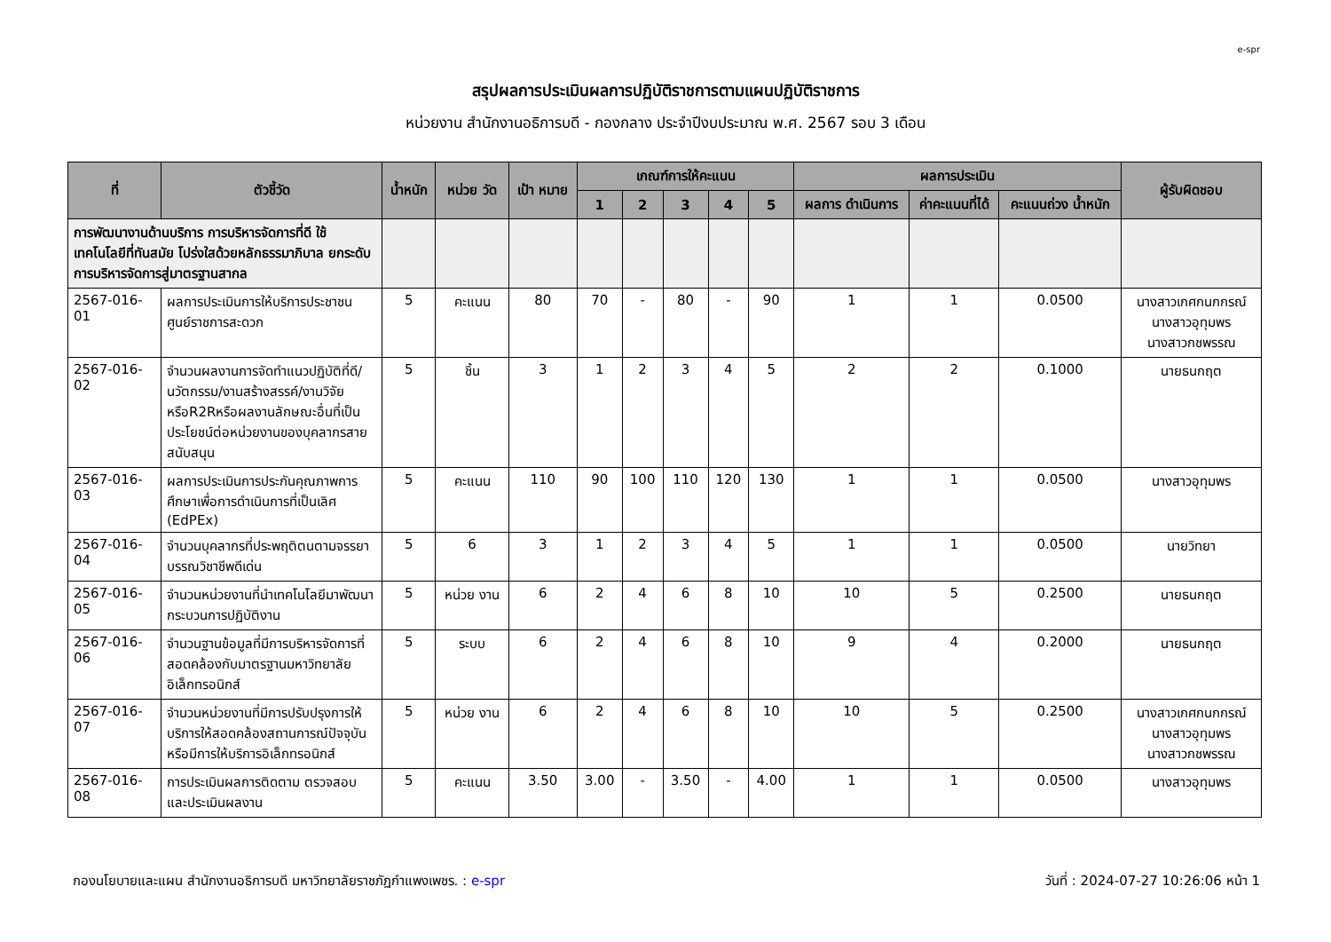e-spr
สรุปผลการประเมินผลการปฏิบัติราชการตามแผนปฏิบัติราชการ
หน่วยงาน สำนักงานอธิการบดี - กองกลาง ประจำปีงบประมาณ พ.ศ. 2567 รอบ 3 เดือน
| ที่ | ตัวชี้วัด | น้ำหนัก | หน่วย วัด | เป้า หมาย | เกณฑ์การให้คะแนน | | | | | ผลการประเมิน | | | ผู้รับผิดชอบ |
| --- | --- | --- | --- | --- | --- | --- | --- | --- | --- | --- | --- | --- | --- |
| | | | | | 1 | 2 | 3 | 4 | 5 | ผลการ ดำเนินการ | ค่าคะแนนที่ได้ | คะแนนถ่วง น้ำหนัก | |
| การพัฒนางานด้านบริการ การบริหารจัดการที่ดี ใช้เทคโนโลยีที่ทันสมัย โปร่งใสด้วยหลักธรรมาภิบาล ยกระดับการบริหารจัดการสู่มาตรฐานสากล | | | | | | | | | | | | | |
| 2567-016-01 | ผลการประเมินการให้บริการประชาชน ศูนย์ราชการสะดวก | 5 | คะแนน | 80 | 70 | - | 80 | - | 90 | 1 | 1 | 0.0500 | นางสาวเกศกนกกรณ์ นางสาวอุทุมพร นางสาวกชพรรณ |
| 2567-016-02 | จำนวนผลงานการจัดทำแนวปฏิบัติที่ดี/นวัตกรรม/งานสร้างสรรค์/งานวิจัยหรือR2Rหรือผลงานลักษณะอื่นที่เป็นประโยชน์ต่อหน่วยงานของบุคลากรสายสนับสนุน | 5 | ชิ้น | 3 | 1 | 2 | 3 | 4 | 5 | 2 | 2 | 0.1000 | นายธนกฤต |
| 2567-016-03 | ผลการประเมินการประกันคุณภาพการศึกษาเพื่อการดำเนินการที่เป็นเลิศ (EdPEx) | 5 | คะแนน | 110 | 90 | 100 | 110 | 120 | 130 | 1 | 1 | 0.0500 | นางสาวอุทุมพร |
| 2567-016-04 | จำนวนบุคลากรที่ประพฤติตนตามจรรยาบรรณวิชาชีพดีเด่น | 5 | 6 | 3 | 1 | 2 | 3 | 4 | 5 | 1 | 1 | 0.0500 | นายวิทยา |
| 2567-016-05 | จำนวนหน่วยงานที่นำเทคโนโลยีมาพัฒนากระบวนการปฏิบัติงาน | 5 | หน่วย งาน | 6 | 2 | 4 | 6 | 8 | 10 | 10 | 5 | 0.2500 | นายธนกฤต |
| 2567-016-06 | จำนวนฐานข้อมูลที่มีการบริหารจัดการที่สอดคล้องกับมาตรฐานมหาวิทยาลัยอิเล็กทรอนิกส์ | 5 | ระบบ | 6 | 2 | 4 | 6 | 8 | 10 | 9 | 4 | 0.2000 | นายธนกฤต |
| 2567-016-07 | จำนวนหน่วยงานที่มีการปรับปรุงการให้บริการให้สอดคล้องสถานการณ์ปัจจุบัน หรือมีการให้บริการอิเล็กทรอนิกส์ | 5 | หน่วย งาน | 6 | 2 | 4 | 6 | 8 | 10 | 10 | 5 | 0.2500 | นางสาวเกศกนกกรณ์ นางสาวอุทุมพร นางสาวกชพรรณ |
| 2567-016-08 | การประเมินผลการติดตาม ตรวจสอบ และประเมินผลงาน | 5 | คะแนน | 3.50 | 3.00 | - | 3.50 | - | 4.00 | 1 | 1 | 0.0500 | นางสาวอุทุมพร |
กองนโยบายและแผน สำนักงานอธิการบดี มหาวิทยาลัยราชภัฏกำแพงเพชร. : e-spr วันที่ : 2024-07-27 10:26:06 หน้า 1